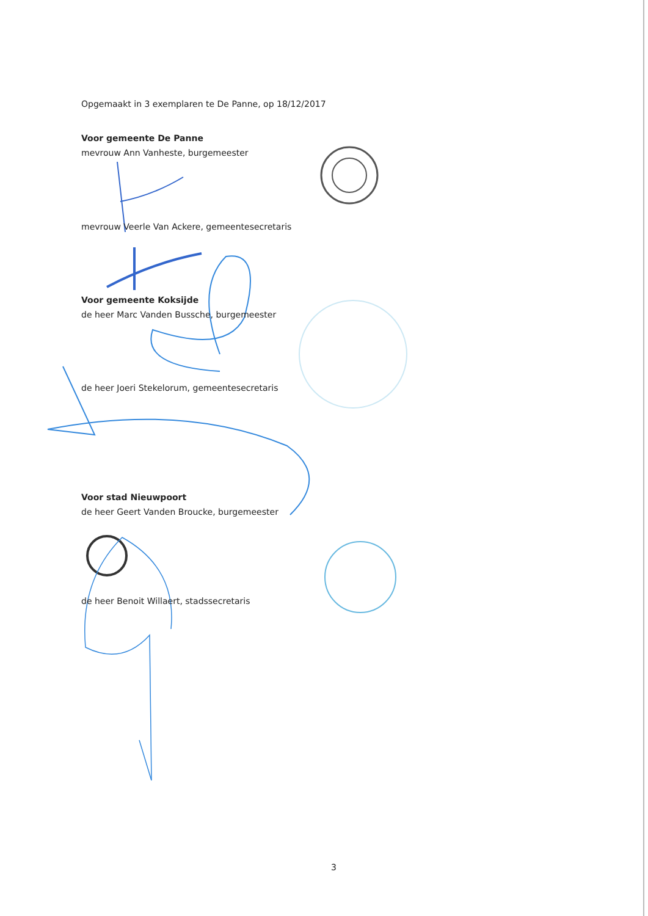Opgemaakt in 3 exemplaren te De Panne, op 18/12/2017
Voor gemeente De Panne
mevrouw Ann Vanheste, burgemeester
mevrouw Veerle Van Ackere, gemeentesecretaris
Voor gemeente Koksijde
de heer Marc Vanden Bussche, burgemeester
de heer Joeri Stekelorum, gemeentesecretaris
Voor stad Nieuwpoort
de heer Geert Vanden Broucke, burgemeester
de heer Benoit Willaert, stadssecretaris
3